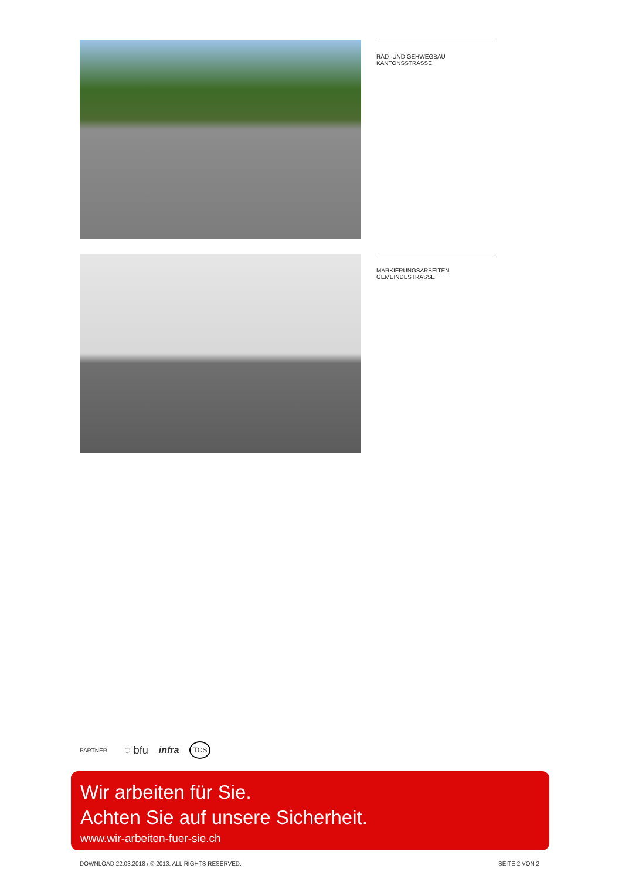RAD- UND GEHWEGBAU KANTONSSTRASSE
MARKIERUNGSARBEITEN GEMEINDESTRASSE
PARTNER ◌ bfu infra TCS
Wir arbeiten für Sie.
Achten Sie auf unsere Sicherheit.
www.wir-arbeiten-fuer-sie.ch
DOWNLOAD 22.03.2018 / © 2013. ALL RIGHTS RESERVED. SEITE 2 VON 2